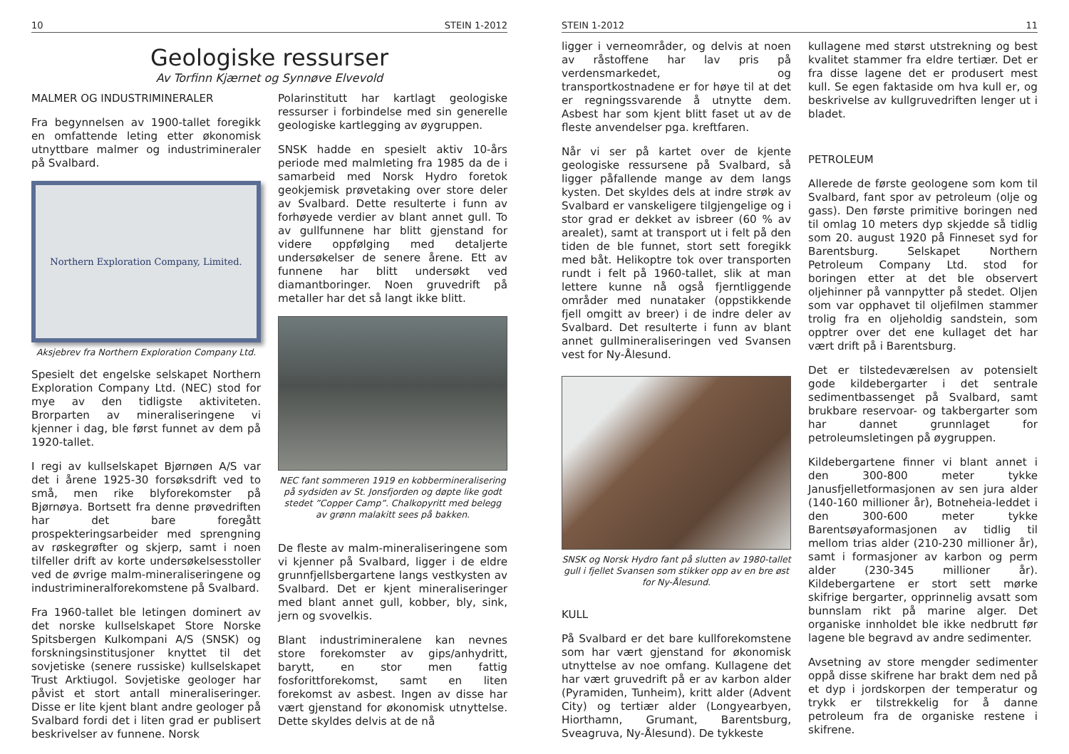10 STEIN 1-2012
Geologiske ressurser
Av Torfinn Kjærnet og Synnøve Elvevold
MALMER OG INDUSTRIMINERALER
Fra begynnelsen av 1900-tallet foregikk en omfattende leting etter økonomisk utnyttbare malmer og industrimineraler på Svalbard.
Northern Exploration Company, Limited.
Aksjebrev fra Northern Exploration Company Ltd.
Spesielt det engelske selskapet Northern Exploration Company Ltd. (NEC) stod for mye av den tidligste aktiviteten. Brorparten av mineraliseringene vi kjenner i dag, ble først funnet av dem på 1920-tallet.
I regi av kullselskapet Bjørnøen A/S var det i årene 1925-30 forsøksdrift ved to små, men rike blyforekomster på Bjørnøya. Bortsett fra denne prøvedriften har det bare foregått prospekteringsarbeider med sprengning av røskegrøfter og skjerp, samt i noen tilfeller drift av korte undersøkelsesstoller ved de øvrige malm-mineraliseringene og industrimineralforekomstene på Svalbard.
Fra 1960-tallet ble letingen dominert av det norske kullselskapet Store Norske Spitsbergen Kulkompani A/S (SNSK) og forskningsinstitusjoner knyttet til det sovjetiske (senere russiske) kullselskapet Trust Arktiugol. Sovjetiske geologer har påvist et stort antall mineraliseringer. Disse er lite kjent blant andre geologer på Svalbard fordi det i liten grad er publisert beskrivelser av funnene. Norsk
Polarinstitutt har kartlagt geologiske ressurser i forbindelse med sin generelle geologiske kartlegging av øygruppen.
SNSK hadde en spesielt aktiv 10-års periode med malmleting fra 1985 da de i samarbeid med Norsk Hydro foretok geokjemisk prøvetaking over store deler av Svalbard. Dette resulterte i funn av forhøyede verdier av blant annet gull. To av gullfunnene har blitt gjenstand for videre oppfølging med detaljerte undersøkelser de senere årene. Ett av funnene har blitt undersøkt ved diamantboringer. Noen gruvedrift på metaller har det så langt ikke blitt.
NEC fant sommeren 1919 en kobbermineralisering på sydsiden av St. Jonsfjorden og døpte like godt stedet ”Copper Camp”. Chalkopyritt med belegg av grønn malakitt sees på bakken.
De fleste av malm-mineraliseringene som vi kjenner på Svalbard, ligger i de eldre grunnfjellsbergartene langs vestkysten av Svalbard. Det er kjent mineraliseringer med blant annet gull, kobber, bly, sink, jern og svovelkis.
Blant industrimineralene kan nevnes store forekomster av gips/anhydritt, barytt, en stor men fattig fosforittforekomst, samt en liten forekomst av asbest. Ingen av disse har vært gjenstand for økonomisk utnyttelse. Dette skyldes delvis at de nå
STEIN 1-2012 11
ligger i verneområder, og delvis at noen av råstoffene har lav pris på verdensmarkedet, og transportkostnadene er for høye til at det er regningssvarende å utnytte dem. Asbest har som kjent blitt faset ut av de fleste anvendelser pga. kreftfaren.
Når vi ser på kartet over de kjente geologiske ressursene på Svalbard, så ligger påfallende mange av dem langs kysten. Det skyldes dels at indre strøk av Svalbard er vanskeligere tilgjengelige og i stor grad er dekket av isbreer (60 % av arealet), samt at transport ut i felt på den tiden de ble funnet, stort sett foregikk med båt. Helikoptre tok over transporten rundt i felt på 1960-tallet, slik at man lettere kunne nå også fjerntliggende områder med nunataker (oppstikkende fjell omgitt av breer) i de indre deler av Svalbard. Det resulterte i funn av blant annet gullmineraliseringen ved Svansen vest for Ny-Ålesund.
SNSK og Norsk Hydro fant på slutten av 1980-tallet gull i fjellet Svansen som stikker opp av en bre øst for Ny-Ålesund.
KULL
På Svalbard er det bare kullforekomstene som har vært gjenstand for økonomisk utnyttelse av noe omfang. Kullagene det har vært gruvedrift på er av karbon alder (Pyramiden, Tunheim), kritt alder (Advent City) og tertiær alder (Longyearbyen, Hiorthamn, Grumant, Barentsburg, Sveagruva, Ny-Ålesund). De tykkeste
kullagene med størst utstrekning og best kvalitet stammer fra eldre tertiær. Det er fra disse lagene det er produsert mest kull. Se egen faktaside om hva kull er, og beskrivelse av kullgruvedriften lenger ut i bladet.
PETROLEUM
Allerede de første geologene som kom til Svalbard, fant spor av petroleum (olje og gass). Den første primitive boringen ned til omlag 10 meters dyp skjedde så tidlig som 20. august 1920 på Finneset syd for Barentsburg. Selskapet Northern Petroleum Company Ltd. stod for boringen etter at det ble observert oljehinner på vannpytter på stedet. Oljen som var opphavet til oljefilmen stammer trolig fra en oljeholdig sandstein, som opptrer over det ene kullaget det har vært drift på i Barentsburg.
Det er tilstedeværelsen av potensielt gode kildebergarter i det sentrale sedimentbassenget på Svalbard, samt brukbare reservoar- og takbergarter som har dannet grunnlaget for petroleumsletingen på øygruppen.
Kildebergartene finner vi blant annet i den 300-800 meter tykke Janusfjelletformasjonen av sen jura alder (140-160 millioner år), Botneheia-leddet i den 300-600 meter tykke Barentsøyaformasjonen av tidlig til mellom trias alder (210-230 millioner år), samt i formasjoner av karbon og perm alder (230-345 millioner år). Kildebergartene er stort sett mørke skifrige bergarter, opprinnelig avsatt som bunnslam rikt på marine alger. Det organiske innholdet ble ikke nedbrutt før lagene ble begravd av andre sedimenter.
Avsetning av store mengder sedimenter oppå disse skifrene har brakt dem ned på et dyp i jordskorpen der temperatur og trykk er tilstrekkelig for å danne petroleum fra de organiske restene i skifrene.